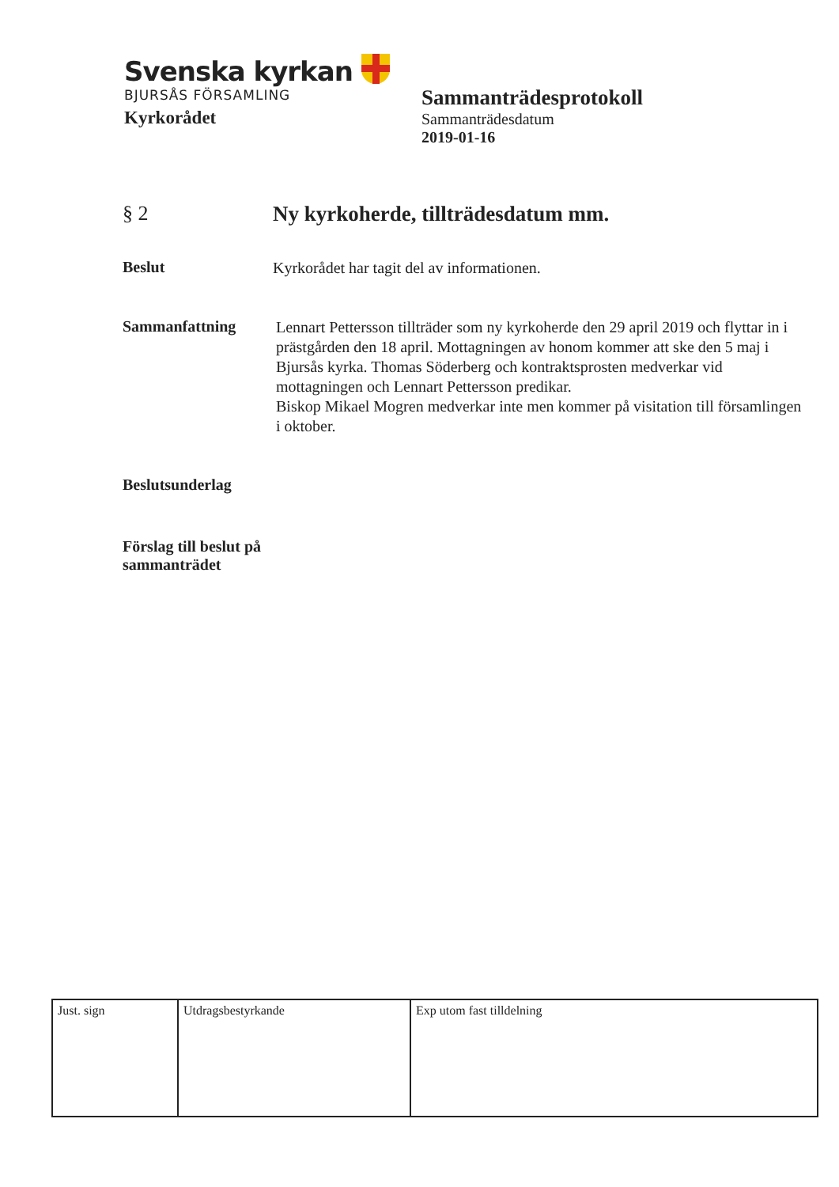Svenska kyrkan
BJURSÅS FÖRSAMLING
Kyrkorådet
Sammanträdesprotokoll
Sammanträdesdatum
2019-01-16
§ 2 Ny kyrkoherde, tillträdesdatum mm.
Beslut
Kyrkorådet har tagit del av informationen.
Sammanfattning
Lennart Pettersson tillträder som ny kyrkoherde den 29 april 2019 och flyttar in i prästgården den 18 april. Mottagningen av honom kommer att ske den 5 maj i Bjursås kyrka. Thomas Söderberg och kontraktsprosten medverkar vid mottagningen och Lennart Pettersson predikar.
Biskop Mikael Mogren medverkar inte men kommer på visitation till församlingen i oktober.
Beslutsunderlag
Förslag till beslut på sammanträdet
| Just. sign | Utdragsbestyrkande | Exp utom fast tilldelning |